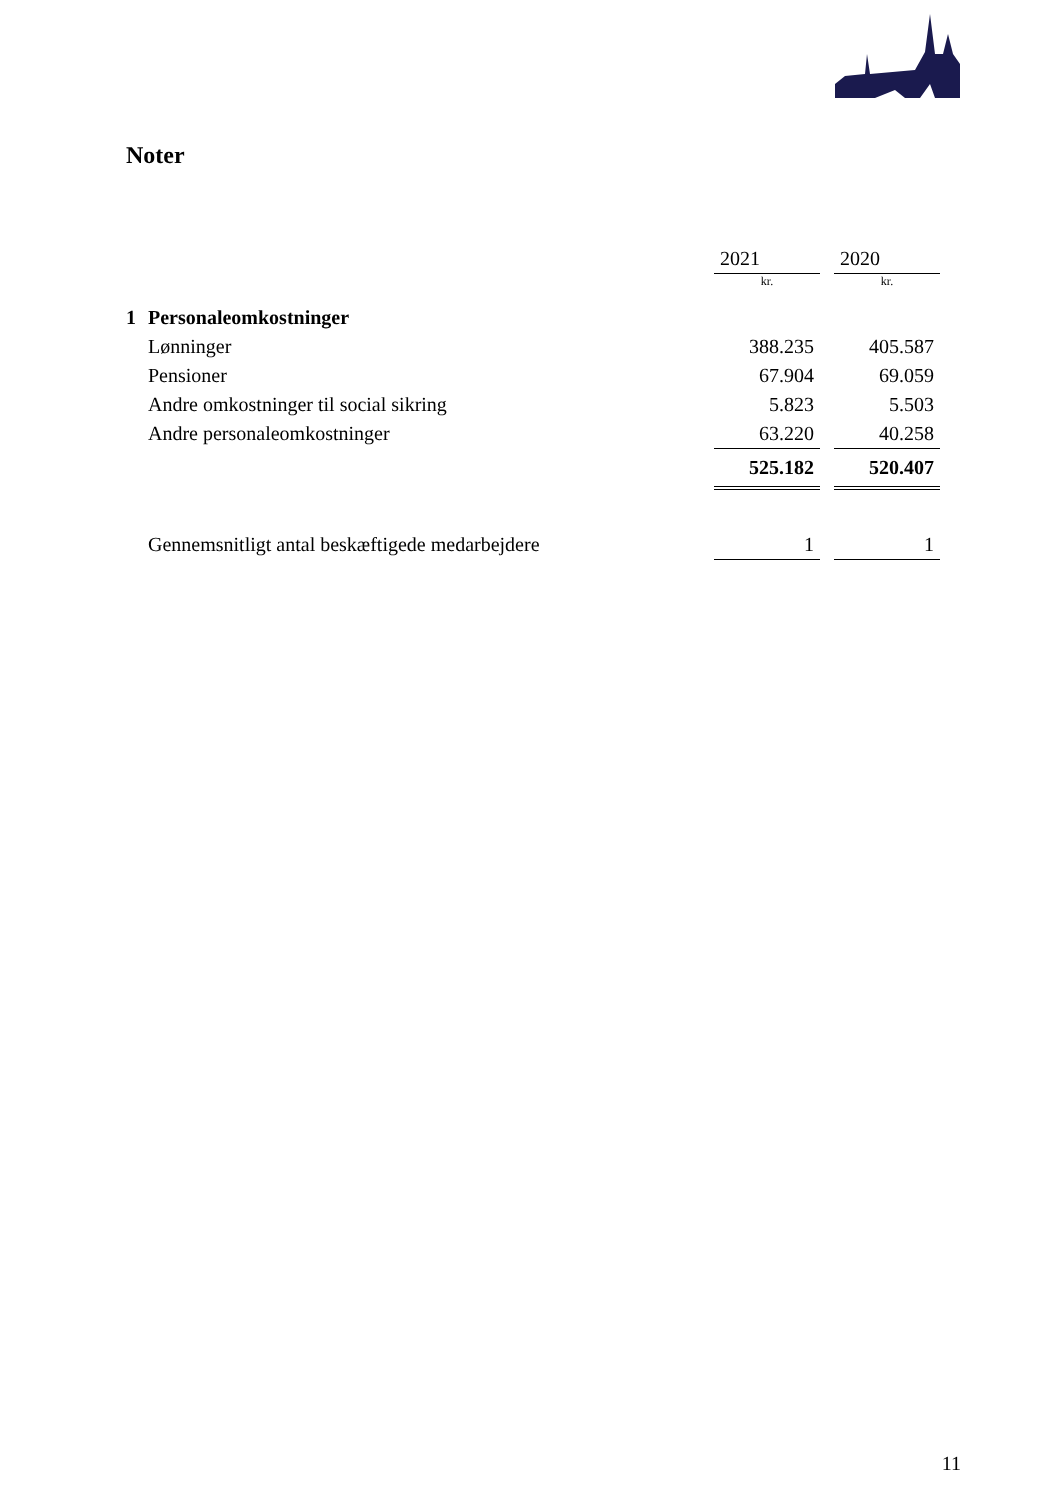Noter
| | | 2021 | | 2020 |
| | | kr. | | kr. |
| 1 | Personaleomkostninger | | | |
| | Lønninger | 388.235 | | 405.587 |
| | Pensioner | 67.904 | | 69.059 |
| | Andre omkostninger til social sikring | 5.823 | | 5.503 |
| | Andre personaleomkostninger | 63.220 | | 40.258 |
| | | 525.182 | | 520.407 |
| | Gennemsnitligt antal beskæftigede medarbejdere | 1 | | 1 |
11